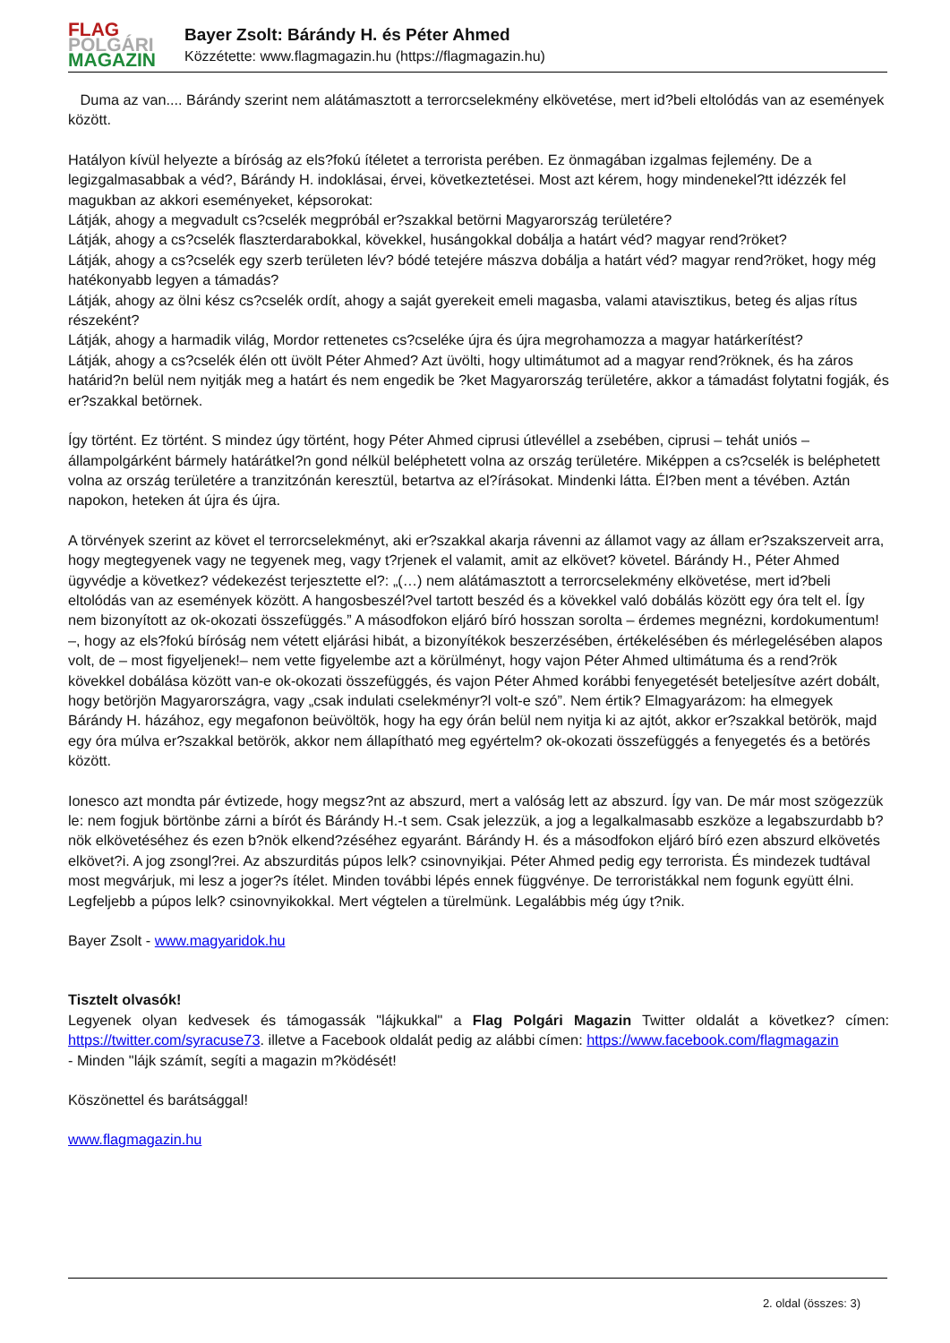FLAG
POLGÁRI
MAGAZIN
Bayer Zsolt: Bárándy H. és Péter Ahmed
Közzétette: www.flagmagazin.hu (https://flagmagazin.hu)
Duma az van.... Bárándy szerint nem alátámasztott a terrorcselekmény elkövetése, mert id?beli eltolódás van az események között.
Hatályon kívül helyezte a bíróság az els?fokú ítéletet a terrorista perében. Ez önmagában izgalmas fejlemény. De a legizgalmasabbak a véd?, Bárándy H. indoklásai, érvei, következtetései. Most azt kérem, hogy mindenekel?tt idézzék fel magukban az akkori eseményeket, képsorokat:
Látják, ahogy a megvadult cs?cselék megpróbál er?szakkal betörni Magyarország területére?
Látják, ahogy a cs?cselék flaszterdarabokkal, kövekkel, husángokkal dobálja a határt véd? magyar rend?röket?
Látják, ahogy a cs?cselék egy szerb területen lév? bódé tetejére mászva dobálja a határt véd? magyar rend?röket, hogy még hatékonyabb legyen a támadás?
Látják, ahogy az ölni kész cs?cselék ordít, ahogy a saját gyerekeit emeli magasba, valami atavisztikus, beteg és aljas rítus részeként?
Látják, ahogy a harmadik világ, Mordor rettenetes cs?cseléke újra és újra megrohamozza a magyar határkerítést?
Látják, ahogy a cs?cselék élén ott üvölt Péter Ahmed? Azt üvölti, hogy ultimátumot ad a magyar rend?röknek, és ha záros határid?n belül nem nyitják meg a határt és nem engedik be ?ket Magyarország területére, akkor a támadást folytatni fogják, és er?szakkal betörnek.
Így történt. Ez történt. S mindez úgy történt, hogy Péter Ahmed ciprusi útlevéllel a zsebében, ciprusi – tehát uniós – állampolgárként bármely határátkel?n gond nélkül beléphetett volna az ország területére. Miképpen a cs?cselék is beléphetett volna az ország területére a tranzitzónán keresztül, betartva az el?írásokat. Mindenki látta. Él?ben ment a tévében. Aztán napokon, heteken át újra és újra.
A törvények szerint az követ el terrorcselekményt, aki er?szakkal akarja rávenni az államot vagy az állam er?szakszerveit arra, hogy megtegyenek vagy ne tegyenek meg, vagy t?rjenek el valamit, amit az elkövet? követel. Bárándy H., Péter Ahmed ügyvédje a következ? védekezést terjesztette el?: „(…) nem alátámasztott a terrorcselekmény elkövetése, mert id?beli eltolódás van az események között. A hangosbeszél?vel tartott beszéd és a kövekkel való dobálás között egy óra telt el. Így nem bizonyított az ok-okozati összefüggés.” A másodfokon eljáró bíró hosszan sorolta – érdemes megnézni, kordokumentum! –, hogy az els?fokú bíróság nem vétett eljárási hibát, a bizonyítékok beszerzésében, értékelésében és mérlegelésében alapos volt, de – most figyeljenek!– nem vette figyelembe azt a körülményt, hogy vajon Péter Ahmed ultimátuma és a rend?rök kövekkel dobálása között van-e ok-okozati összefüggés, és vajon Péter Ahmed korábbi fenyegetését beteljesítve azért dobált, hogy betörjön Magyarországra, vagy „csak indulati cselekményr?l volt-e szó”. Nem értik? Elmagyarázom: ha elmegyek Bárándy H. házához, egy megafonon beüvöltök, hogy ha egy órán belül nem nyitja ki az ajtót, akkor er?szakkal betörök, majd egy óra múlva er?szakkal betörök, akkor nem állapítható meg egyértelm? ok-okozati összefüggés a fenyegetés és a betörés között.
Ionesco azt mondta pár évtizede, hogy megsz?nt az abszurd, mert a valóság lett az abszurd. Így van. De már most szögezzük le: nem fogjuk börtönbe zárni a bírót és Bárándy H.-t sem. Csak jelezzük, a jog a legalkalmasabb eszköze a legabszurdabb b?nök elkövetéséhez és ezen b?nök elkend?zéséhez egyaránt. Bárándy H. és a másodfokon eljáró bíró ezen abszurd elkövetés elkövet?i. A jog zsongl?rei. Az abszurditás púpos lelk? csinovnyikjai. Péter Ahmed pedig egy terrorista. És mindezek tudtával most megvárjuk, mi lesz a joger?s ítélet. Minden további lépés ennek függvénye. De terroristákkal nem fogunk együtt élni. Legfeljebb a púpos lelk? csinovnyikokkal. Mert végtelen a türelmünk. Legalábbis még úgy t?nik.
Bayer Zsolt - www.magyaridok.hu
Tisztelt olvasók!
Legyenek olyan kedvesek és támogassák "lájkukkal" a Flag Polgári Magazin Twitter oldalát a következ? címen: https://twitter.com/syracuse73. illetve a Facebook oldalát pedig az alábbi címen: https://www.facebook.com/flagmagazin
- Minden "lájk számít, segíti a magazin m?ködését!
Köszönettel és barátsággal!
www.flagmagazin.hu
2. oldal (összes: 3)